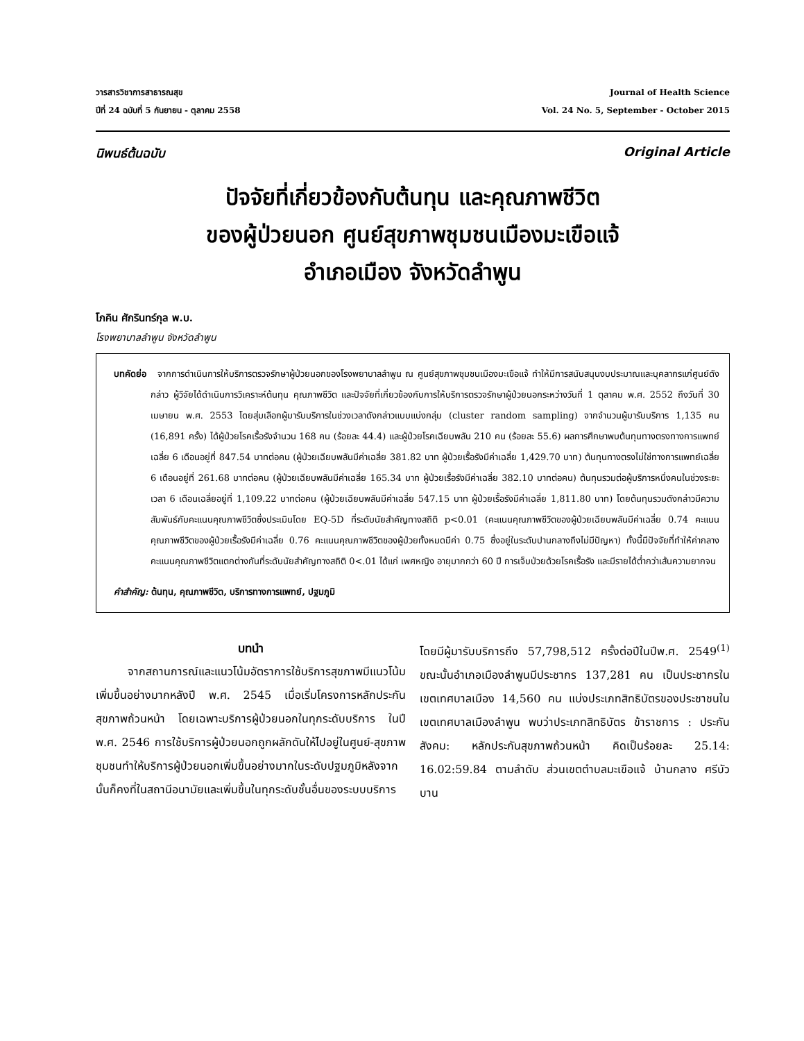วารสารวิชาการสาธารณสุข
ปีที่ 24 ฉบับที่ 5 กันยายน - ตุลาคม 2558
Journal of Health Science
Vol. 24 No. 5, September - October 2015
นิพนธ์ต้นฉบับ Original Article
ปัจจัยที่เกี่ยวข้องกับต้นทุน และคุณภาพชีวิต
ของผู้ป่วยนอก ศูนย์สุขภาพชุมชนเมืองมะเขือแจ้
อำเภอเมือง จังหวัดลำพูน
โภคิน ศักรินทร์กุล พ.บ.
โรงพยาบาลลำพูน จังหวัดลำพูน
บทคัดย่อ จากการดำเนินการให้บริการตรวจรักษาผู้ป่วยนอกของโรงพยาบาลลำพูน ณ ศูนย์สุขภาพชุมชนเมืองมะเขือแจ้ ทำให้มีการสนับสนุนงบประมาณและบุคลากรแก่ศูนย์ดังกล่าว ผู้วิจัยได้ดำเนินการวิเคราะห์ต้นทุน คุณภาพชีวิต และปัจจัยที่เกี่ยวข้องกับการให้บริการตรวจรักษาผู้ป่วยนอกระหว่างวันที่ 1 ตุลาคม พ.ศ. 2552 ถึงวันที่ 30 เมษายน พ.ศ. 2553 โดยสุ่มเลือกผู้มารับบริการในช่วงเวลาดังกล่าวแบบแบ่งกลุ่ม (cluster random sampling) จากจำนวนผู้มารับบริการ 1,135 คน (16,891 ครั้ง) ได้ผู้ป่วยโรคเรื้อรังจำนวน 168 คน (ร้อยละ 44.4) และผู้ป่วยโรคเฉียบพลัน 210 คน (ร้อยละ 55.6) ผลการศึกษาพบต้นทุนทางตรงทางการแพทย์เฉลี่ย 6 เดือนอยู่ที่ 847.54 บาทต่อคน (ผู้ป่วยเฉียบพลันมีค่าเฉลี่ย 381.82 บาท ผู้ป่วยเรื้อรังมีค่าเฉลี่ย 1,429.70 บาท) ต้นทุนทางตรงไม่ใช่ทางการแพทย์เฉลี่ย 6 เดือนอยู่ที่ 261.68 บาทต่อคน (ผู้ป่วยเฉียบพลันมีค่าเฉลี่ย 165.34 บาท ผู้ป่วยเรื้อรังมีค่าเฉลี่ย 382.10 บาทต่อคน) ต้นทุนรวมต่อผู้บริการหนึ่งคนในช่วงระยะเวลา 6 เดือนเฉลี่ยอยู่ที่ 1,109.22 บาทต่อคน (ผู้ป่วยเฉียบพลันมีค่าเฉลี่ย 547.15 บาท ผู้ป่วยเรื้อรังมีค่าเฉลี่ย 1,811.80 บาท) โดยต้นทุนรวมดังกล่าวมีความสัมพันธ์กับคะแนนคุณภาพชีวิตซึ่งประเมินโดย EQ-5D ที่ระดับนัยสำคัญทางสถิติ p<0.01 (คะแนนคุณภาพชีวิตของผู้ป่วยเฉียบพลันมีค่าเฉลี่ย 0.74 คะแนนคุณภาพชีวิตของผู้ป่วยเรื้อรังมีค่าเฉลี่ย 0.76 คะแนนคุณภาพชีวิตของผู้ป่วยทั้งหมดมีค่า 0.75 ซึ่งอยู่ในระดับปานกลางถึงไม่มีปัญหา) ทั้งนี้มีปัจจัยที่ทำให้ค่ากลางคะแนนคุณภาพชีวิตแตกต่างกันที่ระดับนัยสำคัญทางสถิติ 0<.01 ได้แก่ เพศหญิง อายุมากกว่า 60 ปี การเจ็บป่วยด้วยโรคเรื้อรัง และมีรายได้ต่ำกว่าเส้นความยากจน
คำสำคัญ: ต้นทุน, คุณภาพชีวิต, บริการทางการแพทย์, ปฐมภูมิ
บทนำ
จากสถานการณ์และแนวโน้มอัตราการใช้บริการสุขภาพมีแนวโน้มเพิ่มขึ้นอย่างมากหลังปี พ.ศ. 2545 เมื่อเริ่มโครงการหลักประกันสุขภาพถ้วนหน้า โดยเฉพาะบริการผู้ป่วยนอกในทุกระดับบริการ ในปี พ.ศ. 2546 การใช้บริการผู้ป่วยนอกถูกผลักดันให้ไปอยู่ในศูนย์-สุขภาพชุมชนทำให้บริการผู้ป่วยนอกเพิ่มขึ้นอย่างมากในระดับปฐมภูมิหลังจากนั้นก็คงที่ในสถานีอนามัยและเพิ่มขึ้นในทุกระดับชั้นอื่นของระบบบริการโดยมีผู้มารับบริการถึง 57,798,512 ครั้งต่อปีในปีพ.ศ. 2549<sup>(1)</sup> ขณะนั้นอำเภอเมืองลำพูนมีประชากร 137,281 คน เป็นประชากรในเขตเทศบาลเมือง 14,560 คน แบ่งประเภทสิทธิบัตรของประชาชนในเขตเทศบาลเมืองลำพูน พบว่าประเภทสิทธิบัตร ข้าราชการ : ประกันสังคม: หลักประกันสุขภาพถ้วนหน้า คิดเป็นร้อยละ 25.14: 16.02:59.84 ตามลำดับ ส่วนเขตตำบลมะเขือแจ้ บ้านกลาง ศรีบัวบาน